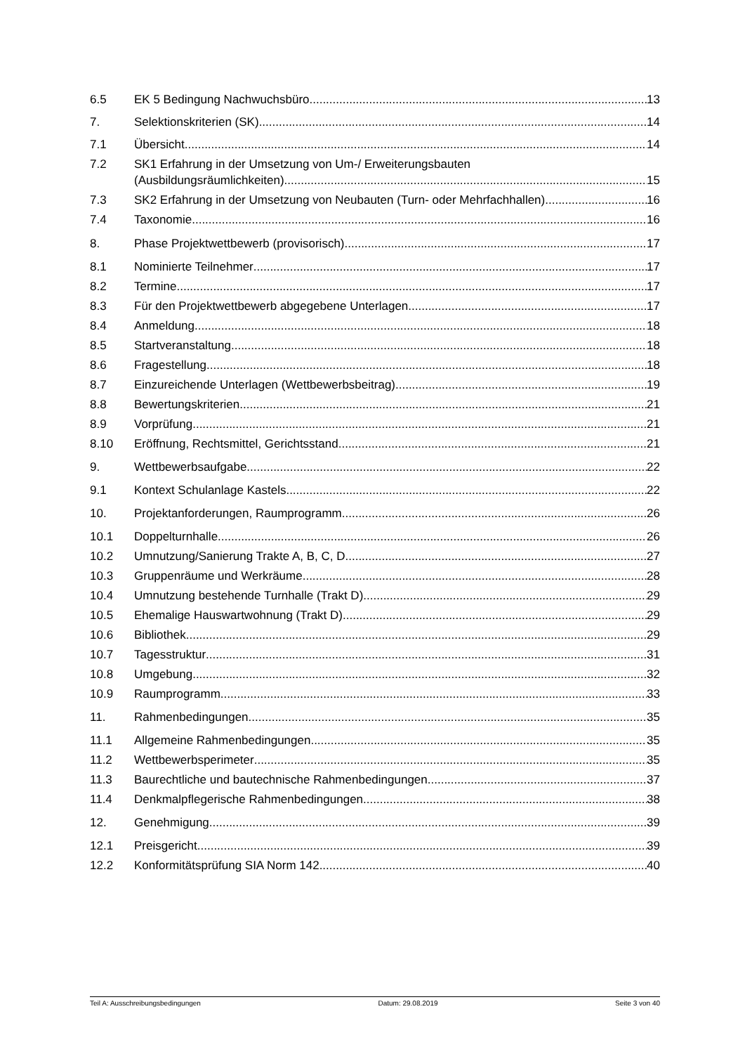6.5 EK 5 Bedingung Nachwuchsbüro 13
7. Selektionskriterien (SK) 14
7.1 Übersicht 14
7.2 SK1 Erfahrung in der Umsetzung von Um-/ Erweiterungsbauten
(Ausbildungsräumlichkeiten) 15
7.3 SK2 Erfahrung in der Umsetzung von Neubauten (Turn- oder Mehrfachhallen) 16
7.4 Taxonomie 16
8. Phase Projektwettbewerb (provisorisch) 17
8.1 Nominierte Teilnehmer 17
8.2 Termine 17
8.3 Für den Projektwettbewerb abgegebene Unterlagen 17
8.4 Anmeldung 18
8.5 Startveranstaltung 18
8.6 Fragestellung 18
8.7 Einzureichende Unterlagen (Wettbewerbsbeitrag) 19
8.8 Bewertungskriterien 21
8.9 Vorprüfung 21
8.10 Eröffnung, Rechtsmittel, Gerichtsstand 21
9. Wettbewerbsaufgabe 22
9.1 Kontext Schulanlage Kastels 22
10. Projektanforderungen, Raumprogramm 26
10.1 Doppelturnhalle 26
10.2 Umnutzung/Sanierung Trakte A, B, C, D 27
10.3 Gruppenräume und Werkräume 28
10.4 Umnutzung bestehende Turnhalle (Trakt D) 29
10.5 Ehemalige Hauswartwohnung (Trakt D) 29
10.6 Bibliothek 29
10.7 Tagesstruktur 31
10.8 Umgebung 32
10.9 Raumprogramm 33
11. Rahmenbedingungen 35
11.1 Allgemeine Rahmenbedingungen 35
11.2 Wettbewerbsperimeter 35
11.3 Baurechtliche und bautechnische Rahmenbedingungen 37
11.4 Denkmalpflegerische Rahmenbedingungen 38
12. Genehmigung 39
12.1 Preisgericht 39
12.2 Konformitätsprüfung SIA Norm 142 40
Teil A: Ausschreibungsbedingungen Datum: 29.08.2019 Seite 3 von 40